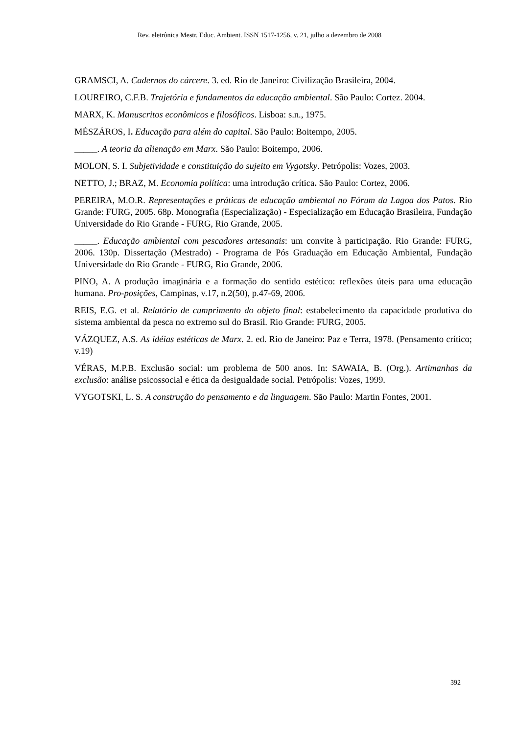Rev. eletrônica Mestr. Educ. Ambient. ISSN 1517-1256, v. 21, julho a dezembro de 2008
GRAMSCI, A. Cadernos do cárcere. 3. ed. Rio de Janeiro: Civilização Brasileira, 2004.
LOUREIRO, C.F.B. Trajetória e fundamentos da educação ambiental. São Paulo: Cortez. 2004.
MARX, K. Manuscritos econômicos e filosóficos. Lisboa: s.n., 1975.
MÉSZÁROS, I. Educação para além do capital. São Paulo: Boitempo, 2005.
_____. A teoria da alienação em Marx. São Paulo: Boitempo, 2006.
MOLON, S. I. Subjetividade e constituição do sujeito em Vygotsky. Petrópolis: Vozes, 2003.
NETTO, J.; BRAZ, M. Economia política: uma introdução crítica. São Paulo: Cortez, 2006.
PEREIRA, M.O.R. Representações e práticas de educação ambiental no Fórum da Lagoa dos Patos. Rio Grande: FURG, 2005. 68p. Monografia (Especialização) - Especialização em Educação Brasileira, Fundação Universidade do Rio Grande - FURG, Rio Grande, 2005.
_____. Educação ambiental com pescadores artesanais: um convite à participação. Rio Grande: FURG, 2006. 130p. Dissertação (Mestrado) - Programa de Pós Graduação em Educação Ambiental, Fundação Universidade do Rio Grande - FURG, Rio Grande, 2006.
PINO, A. A produção imaginária e a formação do sentido estético: reflexões úteis para uma educação humana. Pro-posições, Campinas, v.17, n.2(50), p.47-69, 2006.
REIS, E.G. et al. Relatório de cumprimento do objeto final: estabelecimento da capacidade produtiva do sistema ambiental da pesca no extremo sul do Brasil. Rio Grande: FURG, 2005.
VÁZQUEZ, A.S. As idéias estéticas de Marx. 2. ed. Rio de Janeiro: Paz e Terra, 1978. (Pensamento crítico; v.19)
VÉRAS, M.P.B. Exclusão social: um problema de 500 anos. In: SAWAIA, B. (Org.). Artimanhas da exclusão: análise psicossocial e ética da desigualdade social. Petrópolis: Vozes, 1999.
VYGOTSKI, L. S. A construção do pensamento e da linguagem. São Paulo: Martin Fontes, 2001.
392